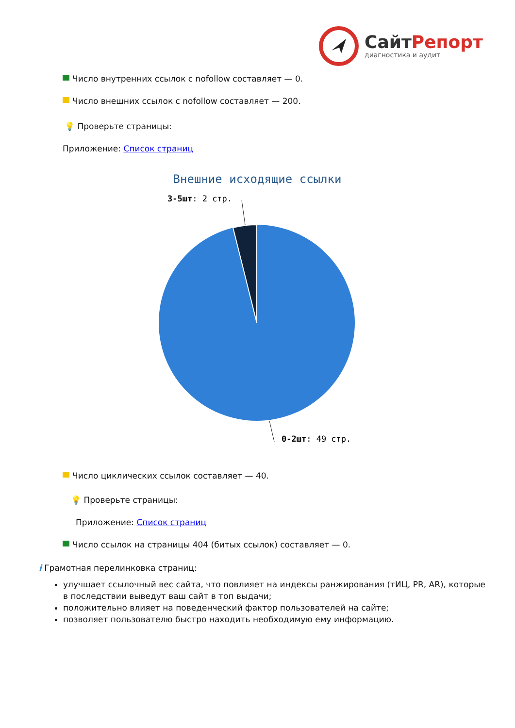СайтРепорт
диагностика и аудит
Число внутренних ссылок с nofollow составляет — 0.
Число внешних ссылок с nofollow составляет — 200.
💡 Проверьте страницы:
Приложение: Список страниц
Внешние исходящие ссылки
3-5шт: 2 стр.
0-2шт: 49 стр.
Число циклических ссылок составляет — 40.
💡 Проверьте страницы:
Приложение: Список страниц
Число ссылок на страницы 404 (битых ссылок) составляет — 0.
i Грамотная перелинковка страниц:
улучшает ссылочный вес сайта, что повлияет на индексы ранжирования (тИЦ, PR, AR), которые в последствии выведут ваш сайт в топ выдачи;
положительно влияет на поведенческий фактор пользователей на сайте;
позволяет пользователю быстро находить необходимую ему информацию.